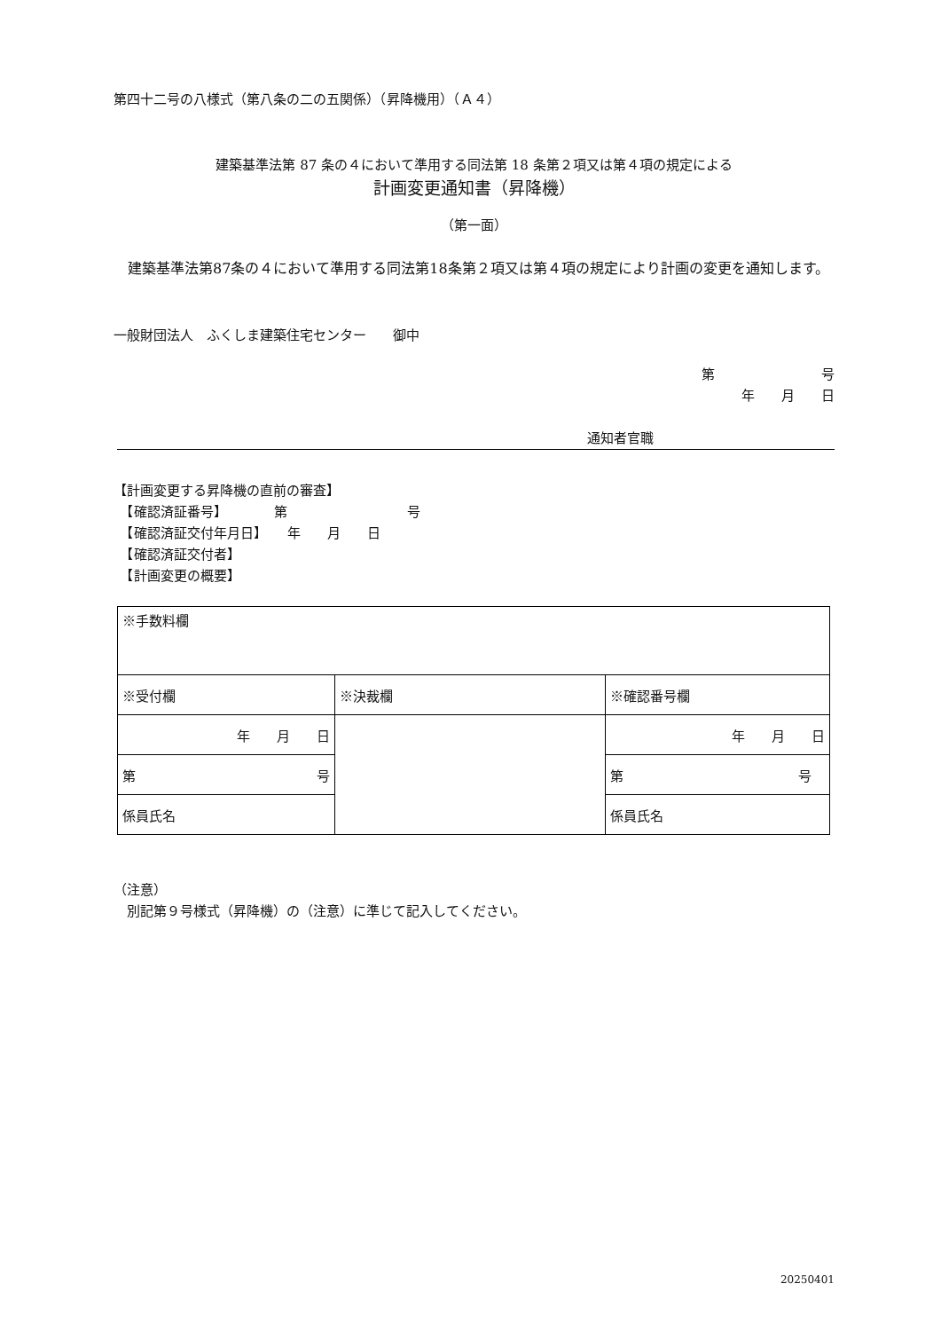第四十二号の八様式（第八条の二の五関係）（昇降機用）（Ａ４）
建築基準法第 87 条の４において準用する同法第 18 条第２項又は第４項の規定による
計画変更通知書（昇降機）
（第一面）
　建築基準法第87条の４において準用する同法第18条第２項又は第４項の規定により計画の変更を通知します。
一般財団法人　ふくしま建築住宅センター　　御中
第　　　　　　　　号
年　　月　　日
通知者官職
【計画変更する昇降機の直前の審査】
　【確認済証番号】　　　　第　　　　　　　　　号
　【確認済証交付年月日】　　年　　月　　日
　【確認済証交付者】
　【計画変更の概要】
| ※手数料欄 | | |
| ※受付欄 | ※決裁欄 | ※確認番号欄 |
| 年 月 日 | | 年 月 日 |
| 第 号 | | 第 号 |
| 係員氏名 | | 係員氏名 |
（注意）
　別記第９号様式（昇降機）の（注意）に準じて記入してください。
20250401